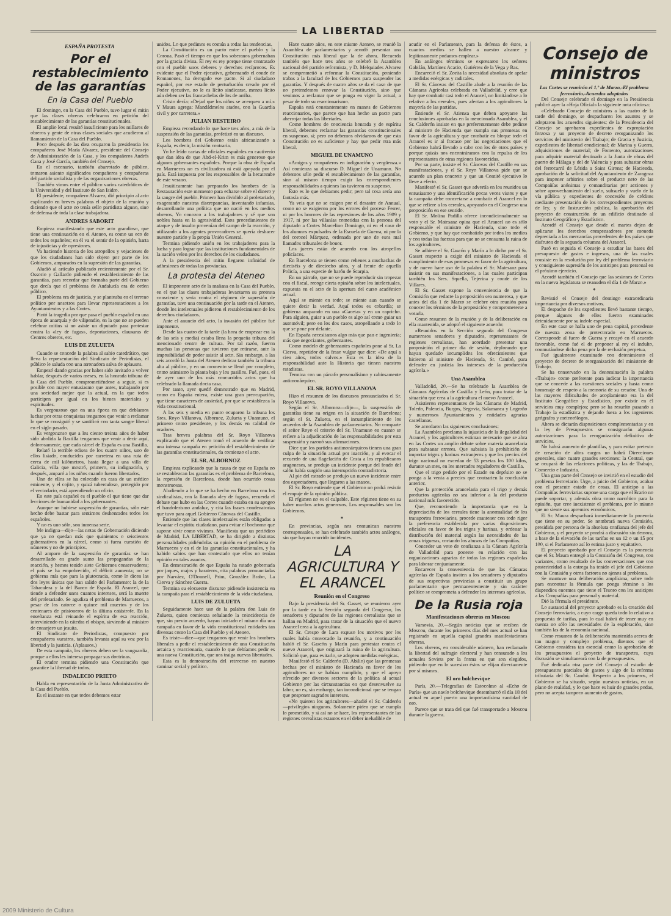LA LIBERTAD
ESPAÑA PROTESTA
Por el restablecimiento de las garantías
En la Casa del Pueblo
El domingo, en la Casa del Pueblo, tuvo lugar el mitin que las clases obreras celebraron en petición del restablecimiento de las garantías constitucionales.
El amplio local resultó insuficiente para los millares de obreros y gente de otras clases sociales que acudieron al llamamiento de la Casa del Pueblo.
Poco después de las diez ocuparon la presidencia los compañeros José María Alvarez, presidente del Consejo de Administración de la Casa, y los compañeros Andrés Gana y José García, también del Consejo.
En el escenario, también abarrotado de público, tomaron asiento significados compañeros y compañeras del partido socialista y de las organizaciones obreras.
También vimos entre el público varios catedráticos de la Universidad y del Instituto de San Isidro.
El presidente, compañero Alvarez, dió principio al acto explicando en breves palabras el objeto de la reunión y diciendo que el acto no tenía sello partidista alguno, sino de defensa de toda la clase trabajadora.
ANDRES SABORIT
Empieza manifestando que este acto grandioso, que tiene una continuación en el Ateneo, es como un eco de todos los españoles; en él va el sentir de la opinión, harta de injusticias y de opresiones.
Va haciendo historia de los atropellos y vejaciones de que los ciudadanos han sido objeto por parte de los Gobiernos, amparados en la supresión de las garantías.
Aludió al artículo publicado recientemente por el Sr. Ossorio y Gallardo pidiendo el restablecimiento de las garantías, para recordar que formaba parte del Gobierno que decía que el problema de Andalucía era de orden público.
El problema era de justicia, y se planteaba en el terreno político por nosotros para llevar representaciones a los Ayuntamientos y a las Cortes.
Pintó la tragedia por que pasa el pueblo español en una época de anarquía y de vilipendio, en la que no se pueden celebrar mitins si no asiste un diputado para protestar contra la «ley de fugas», deportaciones, clausuras de Centros obreros, etc.
LUIS DE ZULUETA
Cuando se concede la palabra al sabio catedrático, que lleva la representación del Sindicato de Periodistas, el público le saluda con una atronadora salva de aplausos.
Empezó dando gracias por haber sido invitado a volver hablar, después de varios meses, en la honrada tribuna de la Casa del Pueblo, comprometiéndose a seguir, si es posible con mayor entusiasmo que antes, trabajando por una sociedad mejor que la actual, en la que todos participen por igual en los bienes materiales y espirituales.
Es vergonzoso que en una época en que debíamos luchar por otras conquistas tengamos que venir a reclamar lo que se consiguió y se santificó con tanta sangre liberal en el siglo pasado.
Es vergonzoso que a los ciento treinta años de haber sido abolida la Bastilla tengamos que venir a decir aquí, dolorosamente, que cada cárcel de España es una Bastilla.
Relató la terrible odisea de los cuatro niños, uno de ellos lisiado, conducidos por carretera en una ruta de cerca de mil kilómetros, hasta llegar a una villa de Galicia, villa que mostró, primero, su indignación, y después, amparó a los niños cuando fueron libertados.
Uno de ellos se ha colocado en casa de un médico eminente, y el cojito, y quizá tuberculoso, protegido por el vecindario, está aprendiendo un oficio.
En este país español es el pueblo el que tiene que dar lecciones de humanidad a los gobernantes.
Aunque no hubiese suspensión de garantías, sólo este hecho debe bastar para sentirnos deshonrados todos los españoles.
Y no es uno sólo, son inmensa serie.
Me indigna—dijo—las notas de Gobernación diciendo que ya no quedan más que quinientos o seiscientos gubernativos en la cárcel, como si fuera cuestión de números y no de principios.
Al amparo de la suspensión de garantías se han desarrollado en grado sumo las propagandas de la reacción, y hemos tenido siete Gobiernos conservadores; el país se ha empobrecido, el déficit aumenta; no se gobierna más que para la plutocracia, como lo dicen las dos leyes únicas que han salido del Parlamento: la de la Tabacalera y la del Banco de España. El Arancel, que tiende a defender unos cuantos intereses, será la muerte del proletariado. Se agudiza el problema de Marruecos, a pesar de los catorce o quince mil muertos y de los centenares de prisioneros de la última catástrofe. En la enseñanza está reinando el espíritu de esa reacción, interviniendo en la cátedra el obispo, sirviendo al ministro de consejero un jesuita.
El Sindicato de Periodistas, compuesto por compañeros vuestros, también levanta aquí su voz por la libertad y la justicia. (Aplausos.)
De esta campaña, los obreros deben ser la vanguardia, porque a ellos les interesa propagar sus doctrinas.
El orador termina pidiendo una Constitución que garantice la libertad de todos.
INDALECIO PRIETO
Habla en representación de la Junta Administrativa de la Casa del Pueblo.
Es el instante en que todos debemos estar
unidos. Lo que pedimos es común a todas las tendencias.
La Constitución es un pacto entre el pueblo y la Corona. Pasó el tiempo en que los soberanos gobernaban por la gracia divina. El rey es rey porque tiene contratado con el pueblo unos deberes y derechos recíprocos. Es evidente que el Poder ejecutivo, gobernando el conde de Romanones, ha derogado ese pacto. Si al ciudadano español, por ese estado de perturbación creado por el Poder ejecutivo, no le es lícito sindicarse, menos lícito aún deben ser las francachelas de los de arriba.
Cristo decía: «Dejad que los niños se acerquen a mí.» Y Maura agrega: Mandádmelos atados, con la Guardia civil y por carretera.»
JULIAN BESTEIRO
Empieza recordando lo que hace tres años, a raíz de la suspensión de las garantías, profetizó en un discurso.
Los hombres del Gobierno están africanizando a España, es decir, la misión contraria.
Yo he leído cartas de oficiales españoles en cautiverio que dan idea de que Abd-el-Krim es más generoso que algunos gobernantes españoles. Porque la obra de España en Marruecos no es civilizadora ni está apoyada por el país. Está impuesta por los responsables de la hecatombe de este verano.
Jesuiticamente han preparado los hombres de la Restauración este momento para echarse sobre el dinero y la sangre del pueblo. Primero han dividido al proletariado, exagerando nuestras discrepancias, inventando infamias, desarrollando una política que no nació en los medios obreros. Yo conozco a los trabajadores y sé que son nobles hasta en la agresividad. Esos procedimientos de ataque y de insulto provenían del campo de la reacción, y utilizando a los agentes provocadores se quería deshacer nuestro partido y la propia Unión General.
Termina pidiendo unión en los trabajadores para la lucha y para lograr que las instituciones fundamentales de la nación velen por los derechos de los ciudadanos.
A la presidencia del mitin llegaron infinidad de adhesiones de todas las provincias.
La protesta del Ateneo
El imponente acto de la mañana en la Casa del Pueblo, en el que las clases trabajadoras levantaron su protesta consciente y seria contra el régimen de supresión de garantías, tuvo una continuación por la tarde en el Ateneo, donde los intelectuales pidieron el restablecimiento de los derechos ciudadanos.
Ante el anuncio del acto, la invasión del público fué imponente.
Desde las cuatro de la tarde (la hora de empezar era la de las seis y media) estaba llena la pequeña tribuna del mencionado centro de cultura. Por tal razón, fueron muchas las personas que tuvieron que retirarse, ante la imposibilidad de poder asistir al acto. Sin embargo, a las seis acordó la Junta del Ateneo dedicar también la tribuna alta al público, y en un momento se llenó por completo, como asimismo la planta baja y los pasillos. Fué, pues, el de ayer uno de los más concurridos actos que ha celebrado la llamada docta casa.
Por tanto, ayer quedó demostrado que en Madrid, como en España entera, existe una gran preocupación, que tiene caracteres de ansiedad, por que se restablezca la vida constitucional.
A las seis y media en punto ocuparon la tribuna los Sres. Royo Villanova, Albornoz, Zulueta y Unamuno, el primero como presidente, y los demás en calidad de oradores.
Tras breves palabras del Sr. Royo Villanova explicando que el Ateneo tomó el acuerdo de verificar una intensa campaña en petición del restablecimiento de las garantías constitucionales, da comienzo el acto.
EL SR. ALBORNOZ
Empieza explicando que la causa de que en España no se restablezcan las garantías es el problema de Barcelona, la represión de Barcelona, donde han ocurrido cosas monstruosas.
Aludiendo a lo que se ha hecho en Barcelona con los sindicalistas, con la llamada «ley de fugas», recuerda el debate que hubo en las Cortes cuando estaba en su apogeo el bandolerismo andaluz, y cita las frases condenatorias que tuvo para aquel Gobierno Cánovas del Castillo.
Entiende que las clases intelectuales están obligadas a levantar el espíritu ciudadano, para evitar el bochorno que supone vivir como vivimos. Manifiesta que un periódico de Madrid, LA LIBERTAD, se ha dirigido a distintas personalidades pidiéndolas su opinión en el problema de Marruecos y en el de las garantías constitucionales, y ha habido sabios que han contestado que ellos no tenían opinión en tales asuntos.
En demostración de que España ha estado gobernada por jaques, majos y barateros, cita palabras pronunciadas por Narváez, O'Donnell, Prim, González Brabo, La Cierva y Sánchez Guerra.
Termina su elocuente discurso pidiendo insistencia en la campaña para el restablecimiento de la vida ciudadana.
LUIS DE ZULUETA
Seguidamente hace uso de la palabra don Luis de Zulueta, quien comienza señalando la coincidencia de que, sin previo acuerdo, hayan iniciado el mismo día una campaña en favor de la vida constitucional entidades tan diversas como la Casa del Pueblo y el Ateneo.
Es triste—dice—que tengamos que venir los hombres liberales a pedir el restablecimiento de una Constitución arcaica y reaccionaria, cuando lo que debíamos pedir es una nueva Constitución, que nos traiga nuevas libertades.
Esta es la demostración del retroceso en nuestro caminar social y político.
Hace cuatro años, en este mismo Ateneo, se reunió la Asamblea de parlamentarios y acordó presentar una Constitución más liberal que la de ahora. Recuerda también que hace tres años se celebró la Asamblea nacional del partido reformista, y D. Melquiades Alvarez se comprometió a reformar la Constitución, poniendo trabas a la facultad de los Gobiernos para suspender las garantías. Y después de cuatro años se da el caso de que no pretendemos renovar la Constitución, sino que venimos a reclamar que se ponga en vigor la actual, a pesar de todo su reaccionarismo.
España está constantemente en manos de Gobiernos reaccionarios, que parece que han hecho un pacto para aherrojar todas las libertades.
Como hombres de conciencia honrada y de espíritu liberal, debemos reclamar las garantías constitucionales en suspenso, sí; pero no debemos olvidarnos de que esta Constitución no es suficiente y hay que pedir otra más liberal.
MIGUEL DE UNAMUNO
«Amigos y compañeros en indignación y vergüenza.» Así comienza su discurso D. Miguel de Unamuno. No debemos sólo pedir el restablecimiento de las garantías, sino al mismo tiempo exigir las correspondientes responsabilidades a quienes las tuvieron en suspenso.
Esto es lo que debiamos pedir; pero tal cosa sería una fantasía más.
Ya veis que no se exigen por el desastre de Annual, como no se exigieron por los errores del proceso Ferrer, ni por los horrores de las represiones de los años 1909 y 1917, ni por las villanías cometidas con la persona del diputado a Cortes Marcelino Domingo, ni en el caso de los alumnos expulsados de la Escuela de Guerra, ni por la del coronel Márquez, ordenada por uno de esos mal llamados tribunales de honor.
Los jueces están de acuerdo con los atropellos policíacos.
En Barcelona se tienen como rehenes a muchachas de dieciséis y de dieciocho años, y al frente de aquella Policía, a una especie de barón de Scarpia.
En un párrafo, que no se puede reproducir sin tropezar con el fiscal, recoge cierta opinión sobre los intelectuales, expuesta en el acto de la apertura del curso académico actual.
Aquí se miente en todo; se miente aun cuando se quiere decir la verdad. Aquí todos es cobardía; se gobierna amparado en una «Gaceta» y en un capricho. Para alguien, guiar a un pueblo es algo así como guiar un automóvil; pero en los dos casos, atropellando a todo lo que se pone por delante.
En España necesitamos algo más que pan e ingeniería; más que negociantes, gobernantes.
Como modelo de gobernantes españoles pone al Sr. La Cierva, repetidor de la frase vulgar que dice: «De aquí a cien años, todos calvos.» Esta es la idea de la responsabilidad ante la Historia que tienen nuestros estadistas.
Termina con un párrafo personalísimo y rabiosamente antimonárquico.
EL SR. ROYO VILLANOVA
Hizo el resumen de los discursos pronunciados el Sr. Royo Villanova.
Según el Sr. Albornoz—dijo—, la suspensión de garantías tiene su origen en la situación de Barcelona; según el Sr. Zulueta, en el incumplimiento de los acuerdos de la Asamblea de parlamentarios. No comparte el señor Royo el criterio del Sr. Unamuno en cuanto se refiere a la adjudicación de las responsabilidades por esta suspensión y razonó sus afirmaciones.
Dice que los partidos antimonárquicos tienen una gran culpa de la situación actual por inacción, y al evocar el recuerdo de una flagelación de Costa a los republicanos aragoneses, se produjo un incidente porque del fondo del salón había surgido una interrupción contradictoria.
Al pie del estrado se produjo un nuevo incidente entre dos espectadores, que llegaron a las manos.
El Sr. Royo entiende que el Gobierno no podrá resistir el empuje de la opinión pública.
El régimen no es el culpable. Este régimen tiene en su haber muchos actos generosos. Los responsables son los Gobiernos.
*
En provincias, según nos comunican nuestros corresponsales, se han celebrado también actos análogos, sin que hayan ocurrido incidentes.
LA AGRICULTURA Y EL ARANCEL
Reunión en el Congreso
Bajo la presidencia del Sr. Gasset, se reunieron ayer por la tarde en la Sección segunda del Congreso, los senadores y diputados de las regiones cerealistas que se hallan en Madrid, para tratar de la situación que el nuevo Arancel crea a la agricultura.
El Sr. Crespo de Lara expuso los motivos por los cuales había convocado la reunión, y a continuación habló el Sr. Gascón y Marín para protestar contra el nuevo Arancel, que originará la ruina de la agricultura. Solicitó que, para evitarlo, se adopten medidas enérgicas.
Manifestó el Sr. Calderón (D. Abilio) que las promesas hechas por el ministro de Hacienda en favor de los agricultores no se habían cumplido, y que el apoyo ofrecido por diversos sectores de la política al actual Gobierno por las circunstancias en que desenvuelve su labor, no es, sin embargo, tan incondicional que se tengan que posponer sagrados intereses.
«No quieren los agricultores—añadió el Sr. Calderón—privilegios ningunos. Solamente piden que se cumpla lo prometido, y si así no se hace, los representantes de las regiones cerealistas estamos en el deber ineludible de
acudir en el Parlamento, para la defensa de éstos, a cuantos medios se hallen a nuestro alcance y legítimamente podamos emplear.»
En análogos términos se expresaron los señores Gabilán, Martínez Acacio, Gutiérrez de la Vega y Bas.
Encareció el Sr. Zorita la necesidad absoluta de apelar a medidas enérgicas y radicales.
El Sr. Cánovas del Castillo alude a la reunión de las Cámaras Agrícolas celebrada en Valladolid, y cree que hay que combatir casi todo el Arancel, no limitándose a lo relativo a los cereales, pues afectan a los agricultores la mayoría de las partidas.
Entiende el Sr. Atienza que deben apoyarse las conclusiones aprobadas en la mencionada Asamblea, y el Sr. Calderón insiste en que preferentemente debe pedirse al ministro de Hacienda que cumpla sus promesas en favor de la agricultura y que combatir en bloque todo el Arancel es ir al fracaso por las negociaciones que el Gobierno habrá llevado a cabo con los de otros países y porque quizás nos encontráramos con la repulsa de los representantes de otras regiones favorecidas.
Por su parte, insiste el Sr. Cánovas del Castillo en sus manifestaciones, y el Sr. Royo Villanova pide que se acuerde un plan concreto y que un Comité ejecutivo lo lleve a efecto.
Manifestó el Sr. Gasset que advertía en los reunidos un entusiasmo y una identificación pocas veces vistos y que la campaña debe concretarse a combatir el Arancel en lo que se refiere a los cereales, apoyando en el Congreso una proposición en ese sentido.
El Sr. Molina Padilla ofrece incondicionalmente su voto y el Sr. Matesanz opina que el Arancel no es sólo responsable el ministro de Hacienda, sino todo el Gobierno, y que hay que combatirlo por todos los medios y con todas las fuerzas para que no se consuma la ruina de los agricultores.
Se adhiere el Sr. Gascón y Marín a lo dicho por el Sr. Gasset respecto a exigir del ministro de Hacienda el cumplimiento de esas promesas en favor de la agricultura, y de nuevo hace uso de la palabra el Sr. Matesanz para insistir en sus manifestaciones, a las cuales participan también los Sres. Squella, Tejerina y conde de los Villares.
El Sr. Gasset expone la conveniencia de que la Comisión que redacte la proposición sea numerosa, y que antes del día 1 de Marzo se celebre otra reunión para conocer los términos de la proposición y comprometerse a votarla.
Como resumen de la reunión y de la deliberación en ella mantenida, se adoptó el siguiente acuerdo:
«Reunidos en la Sección segunda del Congreso numerosos senadores y diputados, representantes de regiones cerealistas, han acordado presentar una proposición el primer día de sesión, deplorando que hayan quedado incumplidos los ofrecimientos que hicieron al ministro de Hacienda, Sr. Cambó, para defender en justicia los intereses de la producción agrícola.»
Una Asamblea
Valladolid, 20.—Se ha celebrado la Asamblea de Cámaras Agrícolas de Castilla y León, para tratar de la situación que crea a la agricultura el nuevo Arancel.
Asistieron representantes de las Cámaras de Madrid, Toledo, Palencia, Burgos, Segovia, Salamanca y Logroño y numerosos Ayuntamientos y entidades agrarias castellanas.
Se acordaron las siguientes conclusiones:
La Asamblea proclama la injusticia de la ilegalidad del Arancel, y los agricultores estiman necesario que se abra en las Cortes un amplio debate sobre materia arancelaria para subsanar errores. Que subsista la prohibición de importar trigos y harinas extranjeros y que los precios del trigo nacional no excedan de 53 pesetas los 100 kilos, durante un mes, en los mercados reguladores de Castilla.
Que el trigo pedido por el Estado en depósito no se ponga a la venta a precios que contrarien la conclusión anterior.
Que la protección arancelaria para el trigo y demás productos agrícolas no sea inferior a la del producto nacional más favorecido.
Que, reconociendo la importancia que en la depreciación de los cereales tiene la anormalidad de los transportes ferroviarios, procede mantener con todo rigor la preferencia establecida por varias disposiciones oficiales en favor de los trigos y harinas, y ordenar la distribución del material según las necesidades de las zonas trigueras, cortando los abusos de las Compañías.
Conceder un voto de confianza a la Cámara Agrícola de Valladolid para ponerse en relación con las organizaciones agrarias de todas las regiones españolas para laborar conjuntamente.
Encarecer la conveniencia de que las Cámaras agrícolas de España inviten a los senadores y diputados de sus respectivas provincias a constituir un grupo parlamentario que permanentemente y sin carácter político se comprometa a defender los intereses agrícolas.
De la Rusia roja
Manifestaciones obreras en Moscou
Varsovia, 20.—Según noticias que se reciben de Moscou, durante los primeros días del mes actual se han registrado en aquella capital grandes manifestaciones obreras.
Los obreros, en considerable número, han reclamado la libertad del sufragio electoral y han censurado a los actuales Soviets por la forma en que son elegidos, pidiendo que en lo sucesivo éstos se elijan directamente por sí mismos.
El oro bolchevique
París, 20.—Telegrafían de Estocolmo al «Echo de París» que un navío bolchevique desembarcó el día 18 del actual en aquel puerto una importantísima cantidad de oro.
Parece que se trata del que fué transportado a Moscou durante la guerra.
Consejo de ministros
Las Cortes se reunirán el 1.º de Marzo.-El problema ferroviario.-Acuerdos adoptados
Del Consejo celebrado el domingo en la Presidencia publicó ayer la «Hoja Oficial» la siguiente nota oficiosa:
«Celebrado Consejo de ministros a las cuatro de la tarde del domingo, se despacharon los asuntos y se adoptaron los acuerdos siguientes: de la Presidencia del Consejo se aprobaron expedientes de expropiación forzosa y un proyecto de decreto reorganizando los servicios del ministerio del Trabajo; de Gracia y Justicia, expedientes de libertad condicional; de Marina y Guerra, adquisiciones de material; de Fomento, autorizaciones para adquirir material destinado a la Junta de obras del puerto de Málaga y del de Valencia y para subastar obras del ferrocarril de Lérida a Saint Girons; de Hacienda, aprobación de la solicitud del Ayuntamiento de Zaragoza para imponer arbitrios sobre el producto neto de las Compañías anónimas y comanditarias por acciones y sobre aprovechamiento del suelo, subsuelo y vuelo de la vía pública y expedientes de concesión de créditos mediante presentación de los correspondientes proyectos de ley, y de Instrucción pública, la aprobación del proyecto de construcción de un edificio destinado al Instituto Geográfico y Estadístico.
Acordó el Consejo que desde el martes dejen de aplicarse los derechos compensadores por moneda depreciada a las mercancías procedentes de los países que disfruten de la segunda columna del Arancel.
Pasó en seguida el Consejo a estudiar las bases del presupuesto de gastos e ingresos, una de las cuales consiste en la resolución por ley del problema ferroviario y consiguiente supresión de los anticipos para personal en el próximo ejercicio.
Acordó también el Consejo que las sesiones de Cortes en la nueva legislatura se reanuden el día 1 de Marzo.»
*
Revistió el Consejo del domingo extraordinaria importancia por diversos motivos.
El despacho de los expedientes llevó bastante tiempo, porque algunos de ellos fueron examinados detenidamente por su índole especial.
En este caso se halla uno de pena capital, procedente de nuestra zona de protectorado en Marruecos. Corresponde al fuero de Guerra y recayó en él acuerdo favorable, como fué el de proponer al rey el indulto, conmutándose dicha pena por la de reclusión perpetua.
Fué igualmente examinado con detenimiento el proyecto de decreto de reorganización del ministerio de Trabajo.
Se ha conservado en la denominación la palabra «Trabajo» como preferente para indicar la importancia que se concede a las cuestiones sociales y hasta como homenaje de respeto a la memoria de su creador. Una de las mayores dificultades de acoplamiento era la del Instituto Geográfico y Estadístico, por existir en él servicios muy complejos; pero se ha resuelto pasando a Trabajo la estadística y dejando fuera a los ingenieros geógrafos y meteorólogos.
Ahora se dictarán disposiciones complementarias y en la ley de Presupuestos se consignarán algunas autorizaciones para la reorganización definitiva de servicios.
No habrá aumento de plantillas, y para evitar pretexto de creación de altos cargos no habrá Direcciones generales, sino cuatro grandes secciones: la Central, que se ocupará de las relaciones políticas, y las de Trabajo, Comercio e Industria.
Una gran parte del Consejo se invirtió en el estudio del problema ferroviario. Urge, a juicio del Gobierno, acabar con el presente estado de cosas. El anticipo a las Compañías ferroviarias supone una carga que el Erario no puede soportar, y además obra como narcótico para la opinión, que cree inexistente el problema, por lo mismo que no siente sus apremios económicos.
El Sr. Maura despachará inmediatamente la ponencia que tiene en su poder. Se nombrará nueva Comisión, presidida por persona de la absoluta confianza del jefe del Gobierno, y el proyecto se pondrá a discusión sin demora, a base de la elevación de las tarifas en un 12 o un 15 por 100, si el Parlamento así lo estima justo y equitativo.
El proyecto aprobado por el Consejo es la ponencia que el Sr. Maura entregó a la Comisión del Congreso, con variantes, como resultado de las conversaciones que con posterioridad a la entrega ha tenido el jefe del Gobierno con la Comisión y otros factores no ajenos al problema.
Se mantuvo una deliberación amplísima, sobre todo para encontrar la fórmula que ponga término a los dispendios enormes que tiene el Tesoro con los anticipos a las Compañías para personal y material.
Dió la fórmula el presidente.
Lo sustancial del proyecto aprobado es la creación del Consejo ferroviario, a cuyo cargo queda todo lo relativo a propuesta de tarifas, para lo cual habrá de tener muy en cuenta no sólo las necesidades de la explotación, sino también las de la economía nacional.
Como resumen de la deliberación mantenida acerca de tan magno y complejo problema, diremos que el Gobierno considera tan esencial como la aprobación de los presupuestos el proyecto de transportes, cuya discusión se simultaneará con la de presupuestos.
Fué dedicada otra parte del Consejo al estudio de presupuestos parciales de gastos y algo de la reforma tributaria del Sr. Cambó. Respecto a los primeros, el Gobierno se ha situado, según nuestras noticias, en un plano de realidad, y lo que hace es huir de grandes podas, pero no acepta tampoco aumento de gastos.
2009 Ministerio de Cultura